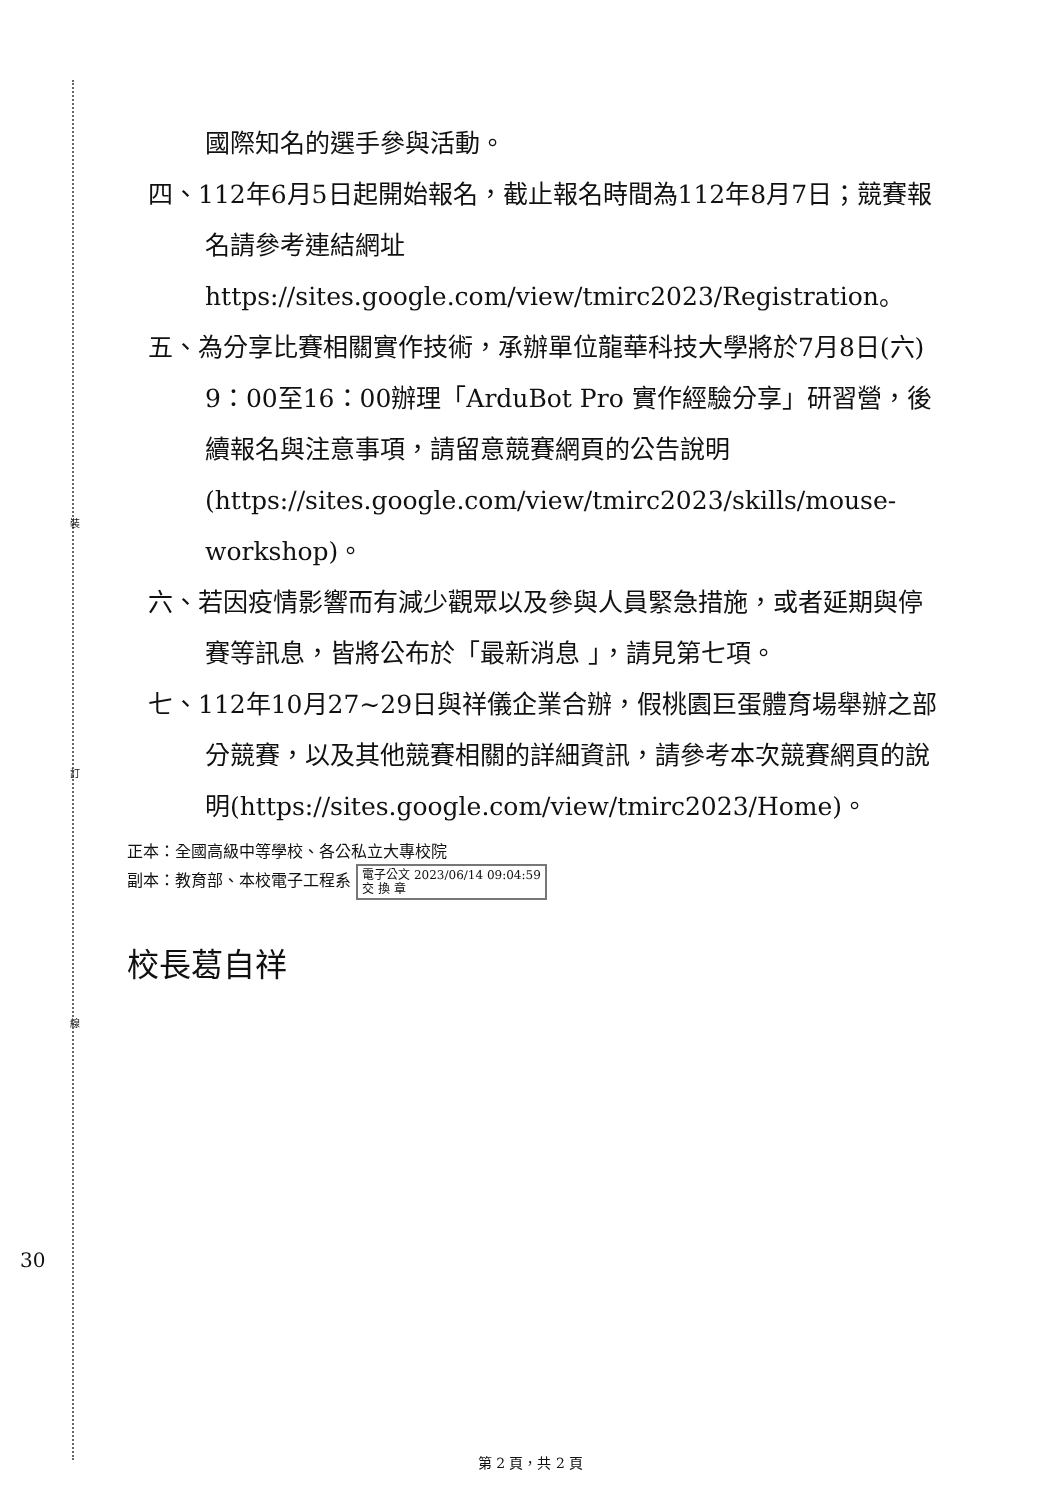裝
訂
線
國際知名的選手參與活動。
四、112年6月5日起開始報名，截止報名時間為112年8月7日；競賽報名請參考連結網址https://sites.google.com/view/tmirc2023/Registration。
五、為分享比賽相關實作技術，承辦單位龍華科技大學將於7月8日(六) 9：00至16：00辦理「ArduBot Pro 實作經驗分享」研習營，後續報名與注意事項，請留意競賽網頁的公告說明(https://sites.google.com/view/tmirc2023/skills/mouse-workshop)。
六、若因疫情影響而有減少觀眾以及參與人員緊急措施，或者延期與停賽等訊息，皆將公布於「最新消息 」，請見第七項。
七、112年10月27~29日與祥儀企業合辦，假桃園巨蛋體育場舉辦之部分競賽，以及其他競賽相關的詳細資訊，請參考本次競賽網頁的說明(https://sites.google.com/view/tmirc2023/Home)。
正本：全國高級中等學校、各公私立大專校院
副本：教育部、本校電子工程系 電子公文 2023/06/14 09:04:59
交 換 章
校長葛自祥
30
第 2 頁，共 2 頁